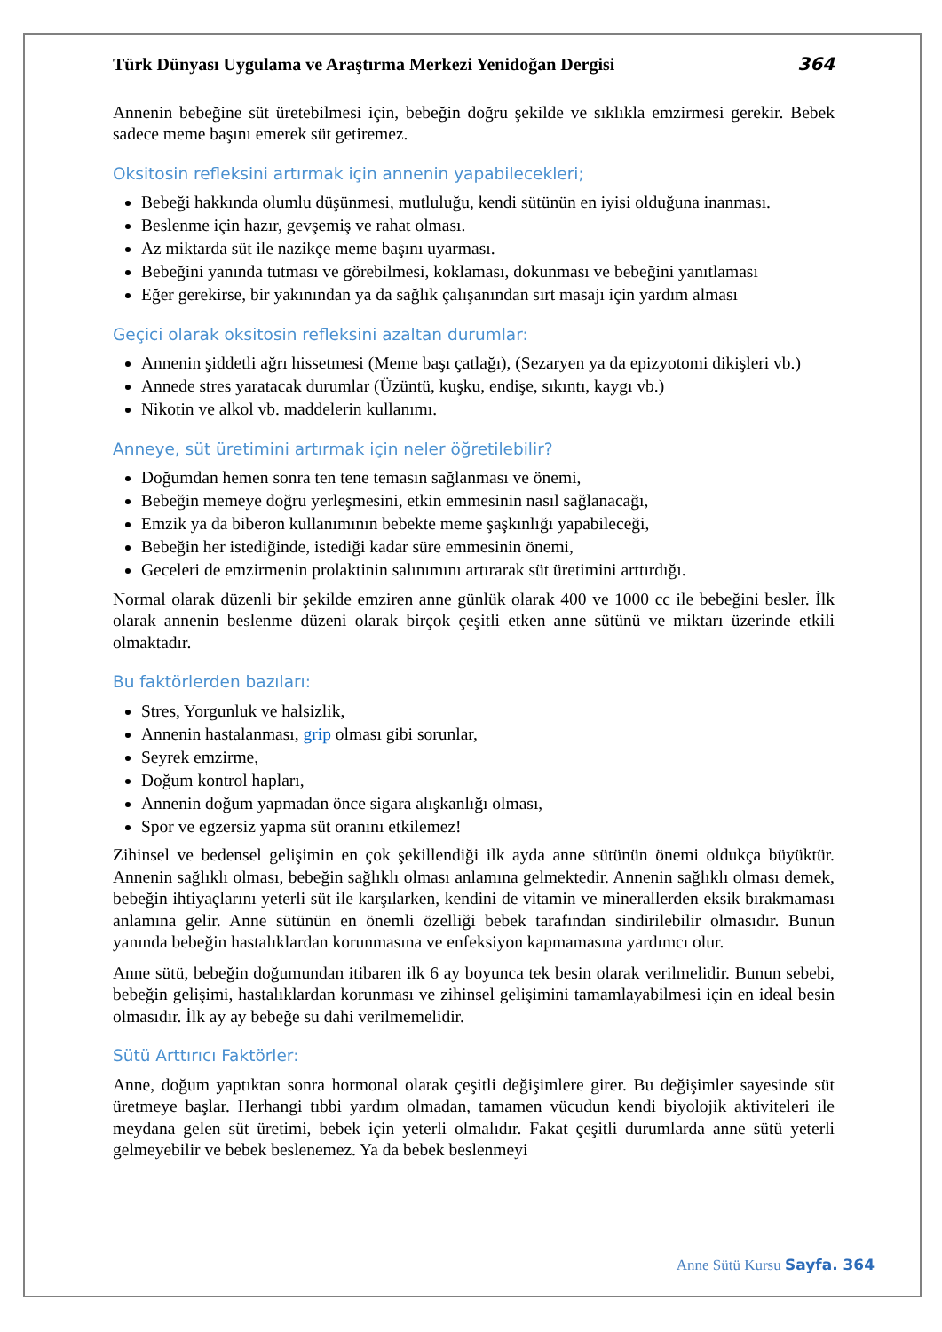Türk Dünyası Uygulama ve Araştırma Merkezi Yenidoğan Dergisi 364
Annenin bebeğine süt üretebilmesi için, bebeğin doğru şekilde ve sıklıkla emzirmesi gerekir. Bebek sadece meme başını emerek süt getiremez.
Oksitosin refleksini artırmak için annenin yapabilecekleri;
Bebeği hakkında olumlu düşünmesi, mutluluğu, kendi sütünün en iyisi olduğuna inanması.
Beslenme için hazır, gevşemiş ve rahat olması.
Az miktarda süt ile nazikçe meme başını uyarması.
Bebeğini yanında tutması ve görebilmesi, koklaması, dokunması ve bebeğini yanıtlaması
Eğer gerekirse, bir yakınından ya da sağlık çalışanından sırt masajı için yardım alması
Geçici olarak oksitosin refleksini azaltan durumlar:
Annenin şiddetli ağrı hissetmesi (Meme başı çatlağı), (Sezaryen ya da epizyotomi dikişleri vb.)
Annede stres yaratacak durumlar (Üzüntü, kuşku, endişe, sıkıntı, kaygı vb.)
Nikotin ve alkol vb. maddelerin kullanımı.
Anneye, süt üretimini artırmak için neler öğretilebilir?
Doğumdan hemen sonra ten tene temasın sağlanması ve önemi,
Bebeğin memeye doğru yerleşmesini, etkin emmesinin nasıl sağlanacağı,
Emzik ya da biberon kullanımının bebekte meme şaşkınlığı yapabileceği,
Bebeğin her istediğinde, istediği kadar süre emmesinin önemi,
Geceleri de emzirmenin prolaktinin salınımını artırarak süt üretimini arttırdığı.
Normal olarak düzenli bir şekilde emziren anne günlük olarak 400 ve 1000 cc ile bebeğini besler. İlk olarak annenin beslenme düzeni olarak birçok çeşitli etken anne sütünü ve miktarı üzerinde etkili olmaktadır.
Bu faktörlerden bazıları:
Stres, Yorgunluk ve halsizlik,
Annenin hastalanması, grip olması gibi sorunlar,
Seyrek emzirme,
Doğum kontrol hapları,
Annenin doğum yapmadan önce sigara alışkanlığı olması,
Spor ve egzersiz yapma süt oranını etkilemez!
Zihinsel ve bedensel gelişimin en çok şekillendiği ilk ayda anne sütünün önemi oldukça büyüktür. Annenin sağlıklı olması, bebeğin sağlıklı olması anlamına gelmektedir. Annenin sağlıklı olması demek, bebeğin ihtiyaçlarını yeterli süt ile karşılarken, kendini de vitamin ve minerallerden eksik bırakmaması anlamına gelir. Anne sütünün en önemli özelliği bebek tarafından sindirilebilir olmasıdır. Bunun yanında bebeğin hastalıklardan korunmasına ve enfeksiyon kapmamasına yardımcı olur.
Anne sütü, bebeğin doğumundan itibaren ilk 6 ay boyunca tek besin olarak verilmelidir. Bunun sebebi, bebeğin gelişimi, hastalıklardan korunması ve zihinsel gelişimini tamamlayabilmesi için en ideal besin olmasıdır. İlk ay ay bebeğe su dahi verilmemelidir.
Sütü Arttırıcı Faktörler:
Anne, doğum yaptıktan sonra hormonal olarak çeşitli değişimlere girer. Bu değişimler sayesinde süt üretmeye başlar. Herhangi tıbbi yardım olmadan, tamamen vücudun kendi biyolojik aktiviteleri ile meydana gelen süt üretimi, bebek için yeterli olmalıdır. Fakat çeşitli durumlarda anne sütü yeterli gelmeyebilir ve bebek beslenemez. Ya da bebek beslenmeyi
Anne Sütü Kursu Sayfa. 364